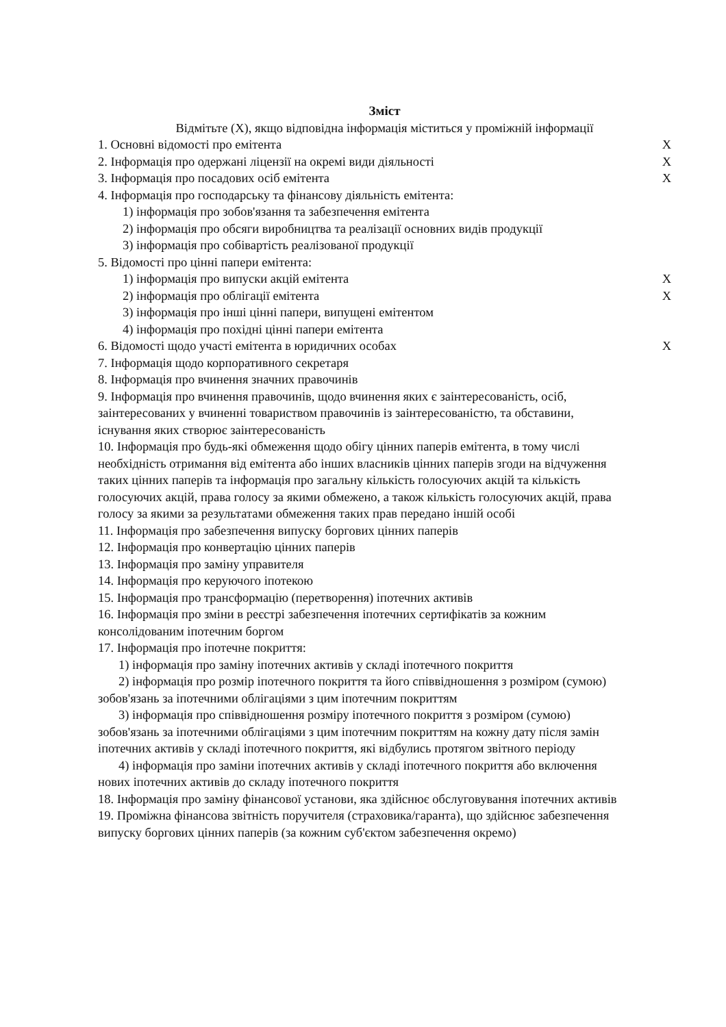Зміст
Відмітьте (Х), якщо відповідна інформація міститься у проміжній інформації
1. Основні відомості про емітента Х
2. Інформація про одержані ліцензії на окремі види діяльності Х
3. Інформація про посадових осіб емітента Х
4. Інформація про господарську та фінансову діяльність емітента:
1) інформація про зобов'язання та забезпечення емітента
2) інформація про обсяги виробництва та реалізації основних видів продукції
3) інформація про собівартість реалізованої продукції
5. Відомості про цінні папери емітента:
1) інформація про випуски акцій емітента Х
2) інформація про облігації емітента Х
3) інформація про інші цінні папери, випущені емітентом
4) інформація про похідні цінні папери емітента
6. Відомості щодо участі емітента в юридичних особах Х
7. Інформація щодо корпоративного секретаря
8. Інформація про вчинення значних правочинів
9. Інформація про вчинення правочинів, щодо вчинення яких є заінтересованість, осіб, заінтересованих у вчиненні товариством правочинів із заінтересованістю, та обставини, існування яких створює заінтересованість
10. Інформація про будь-які обмеження щодо обігу цінних паперів емітента, в тому числі необхідність отримання від емітента або інших власників цінних паперів згоди на відчуження таких цінних паперів та інформація про загальну кількість голосуючих акцій та кількість голосуючих акцій, права голосу за якими обмежено, а також кількість голосуючих акцій, права голосу за якими за результатами обмеження таких прав передано іншій особі
11. Інформація про забезпечення випуску боргових цінних паперів
12. Інформація про конвертацію цінних паперів
13. Інформація про заміну управителя
14. Інформація про керуючого іпотекою
15. Інформація про трансформацію (перетворення) іпотечних активів
16. Інформація про зміни в реєстрі забезпечення іпотечних сертифікатів за кожним консолідованим іпотечним боргом
17. Інформація про іпотечне покриття:
1) інформація про заміну іпотечних активів у складі іпотечного покриття
2) інформація про розмір іпотечного покриття та його співвідношення з розміром (сумою) зобов'язань за іпотечними облігаціями з цим іпотечним покриттям
3) інформація про співвідношення розміру іпотечного покриття з розміром (сумою) зобов'язань за іпотечними облігаціями з цим іпотечним покриттям на кожну дату після замін іпотечних активів у складі іпотечного покриття, які відбулись протягом звітного періоду
4) інформація про заміни іпотечних активів у складі іпотечного покриття або включення нових іпотечних активів до складу іпотечного покриття
18. Інформація про заміну фінансової установи, яка здійснює обслуговування іпотечних активів
19. Проміжна фінансова звітність поручителя (страховика/гаранта), що здійснює забезпечення випуску боргових цінних паперів (за кожним суб'єктом забезпечення окремо)